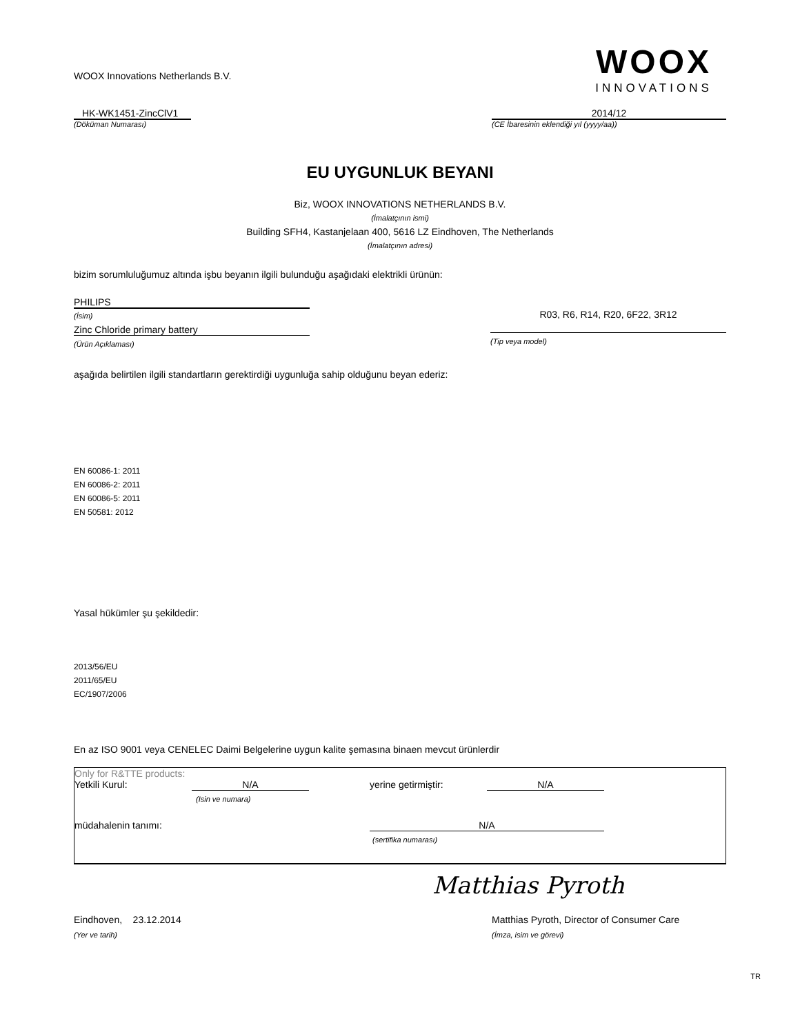WOOX Innovations Netherlands B.V.
WOOX
INNOVATIONS
HK-WK1451-ZincClV1
(Döküman Numarası)
2014/12
(CE İbaresinin eklendiği yıl (yyyy/aa))
EU UYGUNLUK BEYANI
Biz, WOOX INNOVATIONS NETHERLANDS B.V.
(İmalatçının ismi)
Building SFH4, Kastanjelaan 400, 5616 LZ Eindhoven, The Netherlands
(İmalatçının adresi)
bizim sorumluluğumuz altında işbu beyanın ilgili bulunduğu aşağıdaki elektrikli ürünün:
PHILIPS
(İsim)
Zinc Chloride primary battery
(Ürün Açıklaması)
R03, R6, R14, R20, 6F22, 3R12
(Tip veya model)
aşağıda belirtilen ilgili standartların gerektirdiği uygunluğa sahip olduğunu beyan ederiz:
EN 60086-1: 2011
EN 60086-2: 2011
EN 60086-5: 2011
EN 50581: 2012
Yasal hükümler şu şekildedir:
2013/56/EU
2011/65/EU
EC/1907/2006
En az ISO 9001 veya CENELEC Daimi Belgelerine uygun kalite şemasına binaen mevcut ürünlerdir
Only for R&TTE products:
Yetkili Kurul: N/A yerine getirmiştir: N/A
(Isin ve numara)
müdahalenin tanımı: N/A
(sertifika numarası)
Matthias Pyroth
Eindhoven, 23.12.2014 Matthias Pyroth, Director of Consumer Care
(Yer ve tarih) (İmza, isim ve görevi)
TR